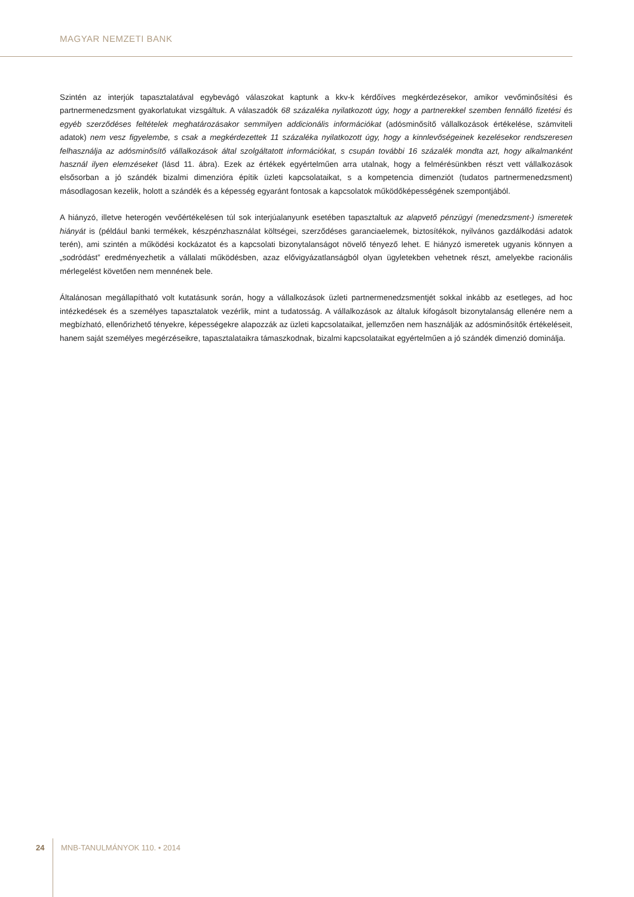MAGYAR NEMZETI BANK
Szintén az interjúk tapasztalatával egybevágó válaszokat kaptunk a kkv-k kérdőíves megkérdezésekor, amikor vevőminősítési és partnermenedzsment gyakorlatukat vizsgáltuk. A válaszadók 68 százaléka nyilatkozott úgy, hogy a partnerekkel szemben fennálló fizetési és egyéb szerződéses feltételek meghatározásakor semmilyen addicionális információkat (adósminősítő vállalkozások értékelése, számviteli adatok) nem vesz figyelembe, s csak a megkérdezettek 11 százaléka nyilatkozott úgy, hogy a kinnlevőségeinek kezelésekor rendszeresen felhasználja az adósminősítő vállalkozások által szolgáltatott információkat, s csupán további 16 százalék mondta azt, hogy alkalmanként használ ilyen elemzéseket (lásd 11. ábra). Ezek az értékek egyértelműen arra utalnak, hogy a felmérésünkben részt vett vállalkozások elsősorban a jó szándék bizalmi dimenzióra építik üzleti kapcsolataikat, s a kompetencia dimenziót (tudatos partnermenedzsment) másodlagosan kezelik, holott a szándék és a képesség egyaránt fontosak a kapcsolatok működőképességének szempontjából.
A hiányzó, illetve heterogén vevőértékelésen túl sok interjúalanyunk esetében tapasztaltuk az alapvető pénzügyi (menedzsment-) ismeretek hiányát is (például banki termékek, készpénzhasználat költségei, szerződéses garanciaelemek, biztosítékok, nyilvános gazdálkodási adatok terén), ami szintén a működési kockázatot és a kapcsolati bizonytalanságot növelő tényező lehet. E hiányzó ismeretek ugyanis könnyen a „sodródást” eredményezhetik a vállalati működésben, azaz elővigyázatlanságból olyan ügyletekben vehetnek részt, amelyekbe racionális mérlegelést követően nem mennének bele.
Általánosan megállapítható volt kutatásunk során, hogy a vállalkozások üzleti partnermenedzsmentjét sokkal inkább az esetleges, ad hoc intézkedések és a személyes tapasztalatok vezérlik, mint a tudatosság. A vállalkozások az általuk kifogásolt bizonytalanság ellenére nem a megbízható, ellenőrizhető tényekre, képességekre alapozzák az üzleti kapcsolataikat, jellemzően nem használják az adósminősítők értékeléseit, hanem saját személyes megérzéseikre, tapasztalataikra támaszkodnak, bizalmi kapcsolataikat egyértelműen a jó szándék dimenzió dominálja.
24 MNB-TANULMÁNYOK 110. • 2014